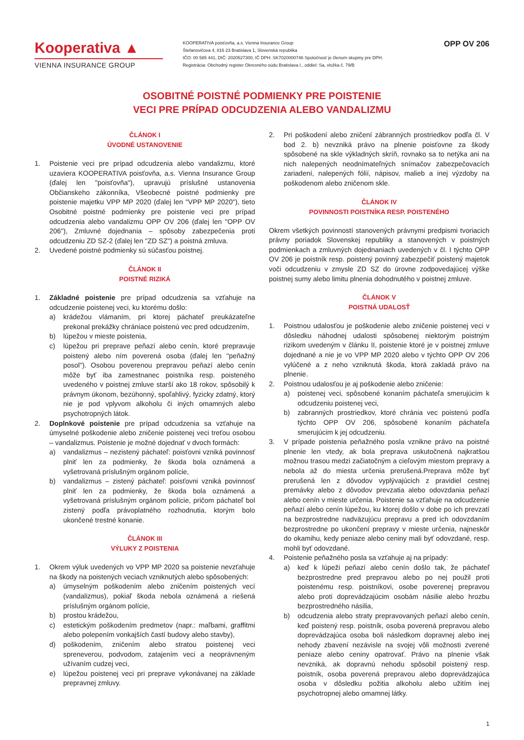Kooperativa ▲
VIENNA INSURANCE GROUP
KOOPERATIVA poisťovňa, a.s. Vienna Insurance Group
Štefanovičova 4, 816 23 Bratislava 1, Slovenská republika
IČO: 00 585 441, DIČ: 2020527300, IČ DPH: SK7020000746 Spoločnosť je členom skupiny pre DPH.
Registrácia: Obchodný register Okresného súdu Bratislava I., oddiel: Sa, vložka č. 79/B
OPP OV 206
OSOBITNÉ POISTNÉ PODMIENKY PRE POISTENIE
VECI PRE PRÍPAD ODCUDZENIA ALEBO VANDALIZMU
ČLÁNOK I
ÚVODNÉ USTANOVENIE
1. Poistenie veci pre prípad odcudzenia alebo vandalizmu, ktoré uzaviera KOOPERATIVA poisťovňa, a.s. Vienna Insurance Group (ďalej len "poisťovňa"), upravujú príslušné ustanovenia Občianskeho zákonníka, Všeobecné poistné podmienky pre poistenie majetku VPP MP 2020 (ďalej len "VPP MP 2020"), tieto Osobitné poistné podmienky pre poistenie veci pre prípad odcudzenia alebo vandalizmu OPP OV 206 (ďalej len "OPP OV 206"), Zmluvné dojednania – spôsoby zabezpečenia proti odcudzeniu ZD SZ-2 (ďalej len "ZD SZ") a poistná zmluva.
2. Uvedené poistné podmienky sú súčasťou poistnej.
ČLÁNOK II
POISTNÉ RIZIKÁ
1. Základné poistenie pre prípad odcudzenia sa vzťahuje na odcudzenie poistenej veci, ku ktorému došlo:
a) krádežou vlámaním, pri ktorej páchateľ preukázateľne prekonal prekážky chrániace poistenú vec pred odcudzením,
b) lúpežou v mieste poistenia,
c) lúpežou pri preprave peňazí alebo cenín, ktoré prepravuje poistený alebo ním poverená osoba (ďalej len "peňažný posol"). Osobou poverenou prepravou peňazí alebo cenín môže byť iba zamestnanec poistníka resp. poisteného uvedeného v poistnej zmluve starší ako 18 rokov, spôsobilý k právnym úkonom, bezúhonný, spoľahlivý, fyzicky zdatný, ktorý nie je pod vplyvom alkoholu či iných omamných alebo psychotropných látok.
2. Doplnkové poistenie pre prípad odcudzenia sa vzťahuje na úmyselné poškodenie alebo zničenie poistenej veci treťou osobou – vandalizmus. Poistenie je možné dojednať v dvoch formách:
a) vandalizmus – nezistený páchateľ: poisťovni vzniká povinnosť plniť len za podmienky, že škoda bola oznámená a vyšetrovaná príslušným orgánom polície,
b) vandalizmus – zistený páchateľ: poisťovni vzniká povinnosť plniť len za podmienky, že škoda bola oznámená a vyšetrovaná príslušným orgánom polície, pričom páchateľ bol zistený podľa právoplatného rozhodnutia, ktorým bolo ukončené trestné konanie.
ČLÁNOK III
VÝLUKY Z POISTENIA
1. Okrem výluk uvedených vo VPP MP 2020 sa poistenie nevzťahuje na škody na poistených veciach vzniknutých alebo spôsobených:
a) úmyselným poškodením alebo zničením poistených vecí (vandalizmus), pokiaľ škoda nebola oznámená a riešená príslušným orgánom polície,
b) prostou krádežou,
c) estetickým poškodením predmetov (napr.: maľbami, graffitmi alebo polepením vonkajších častí budovy alebo stavby),
d) poškodením, zničením alebo stratou poistenej veci spreneverou, podvodom, zatajením veci a neoprávneným užívaním cudzej veci,
e) lúpežou poistenej veci pri preprave vykonávanej na základe prepravnej zmluvy.
2. Pri poškodení alebo zničení zábranných prostriedkov podľa čl. V bod 2. b) nevzniká právo na plnenie poisťovne za škody spôsobené na skle výkladných skríň, rovnako sa to netýka ani na nich nalepených neodnímateľných snímačov zabezpečovacích zariadení, nalepených fólií, nápisov, malieb a inej výzdoby na poškodenom alebo zničenom skle.
ČLÁNOK IV
POVINNOSTI POISTNÍKA RESP. POISTENÉHO
Okrem všetkých povinností stanovených právnymi predpismi tvoriacich právny poriadok Slovenskej republiky a stanovených v poistných podmienkach a zmluvných dojednaniach uvedených v čl. I týchto OPP OV 206 je poistník resp. poistený povinný zabezpečiť poistený majetok voči odcudzeniu v zmysle ZD SZ do úrovne zodpovedajúcej výške poistnej sumy alebo limitu plnenia dohodnutého v poistnej zmluve.
ČLÁNOK V
POISTNÁ UDALOSŤ
1. Poistnou udalosťou je poškodenie alebo zničenie poistenej veci v dôsledku náhodnej udalosti spôsobenej niektorým poistným rizikom uvedeným v článku II, poistenie ktoré je v poistnej zmluve dojednané a nie je vo VPP MP 2020 alebo v týchto OPP OV 206 vylúčené a z neho vzniknutá škoda, ktorá zakladá právo na plnenie.
2. Poistnou udalosťou je aj poškodenie alebo zničenie:
a) poistenej veci, spôsobené konaním páchateľa smerujúcim k odcudzeniu poistenej veci,
b) zabranných prostriedkov, ktoré chránia vec poistenú podľa týchto OPP OV 206, spôsobené konaním páchateľa smerujúcim k jej odcudzeniu.
3. V prípade poistenia peňažného posla vznikne právo na poistné plnenie len vtedy, ak bola preprava uskutočnená najkratšou možnou trasou medzi začiatočným a cieľovým miestom prepravy a nebola až do miesta určenia prerušená.Preprava môže byť prerušená len z dôvodov vyplývajúcich z pravidiel cestnej premávky alebo z dôvodov prevzatia alebo odovzdania peňazí alebo cenín v mieste určenia. Poistenie sa vzťahuje na odcudzenie peňazí alebo cenín lúpežou, ku ktorej došlo v dobe po ich prevzatí na bezprostredne nadväzujúcu prepravu a pred ich odovzdaním bezprostredne po ukončení prepravy v mieste určenia, najneskôr do okamihu, kedy peniaze alebo ceniny mali byť odovzdané, resp. mohli byť odovzdané.
4. Poistenie peňažného posla sa vzťahuje aj na prípady:
a) keď k lúpeži peňazí alebo cenín došlo tak, že páchateľ bezprostredne pred prepravou alebo po nej použil proti poistenému resp. poistníkovi, osobe poverenej prepravou alebo proti doprevádzajúcim osobám násilie alebo hrozbu bezprostredného násilia,
b) odcudzenia alebo straty prepravovaných peňazí alebo cenín, keď poistený resp. poistník, osoba poverená prepravou alebo doprevádzajúca osoba boli následkom dopravnej alebo inej nehody zbavení nezávisle na svojej vôli možnosti zverené peniaze alebo ceniny opatrovať. Právo na plnenie však nevzniká, ak dopravnú nehodu spôsobil poistený resp. poistník, osoba poverená prepravou alebo doprevádzajúca osoba v dôsledku požitia alkoholu alebo užitím inej psychotropnej alebo omamnej látky.
1